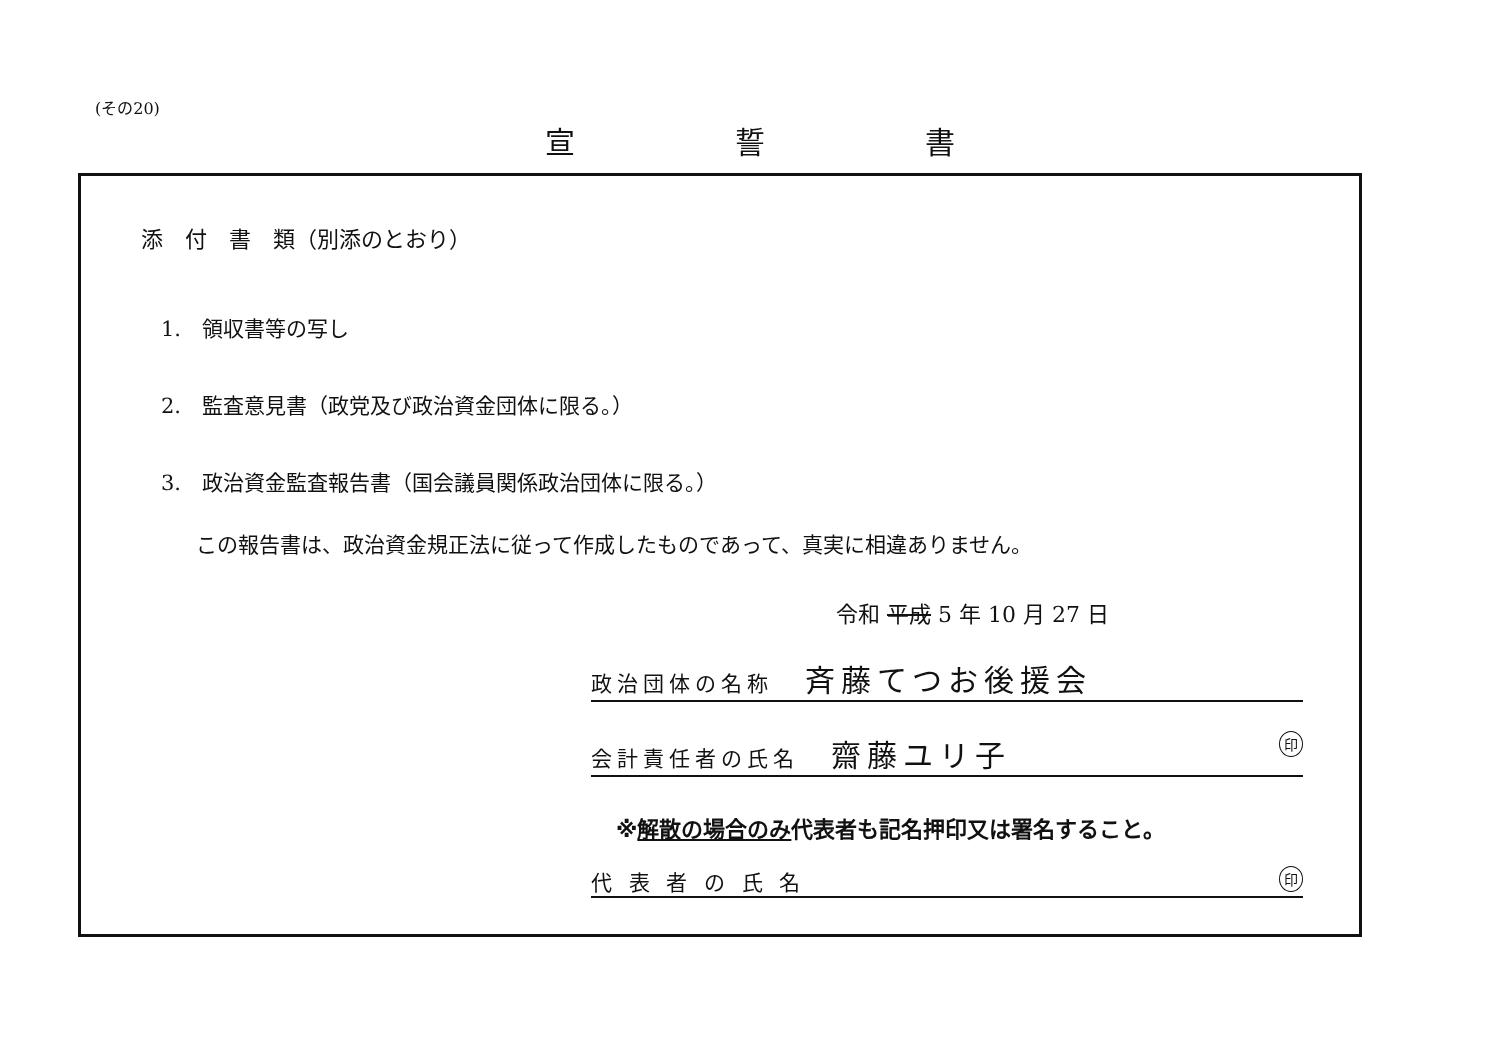(その20)
宣誓書
添　付　書　類（別添のとおり）
1.　領収書等の写し
2.　監査意見書（政党及び政治資金団体に限る。）
3.　政治資金監査報告書（国会議員関係政治団体に限る。）
この報告書は、政治資金規正法に従って作成したものであって、真実に相違ありません。
令和 平成 5 年 10 月 27 日
政治団体の名称 斉藤てつお後援会
会計責任者の氏名 齋藤ユリ子 印
※解散の場合のみ代表者も記名押印又は署名すること。
代 表 者 の 氏 名 印